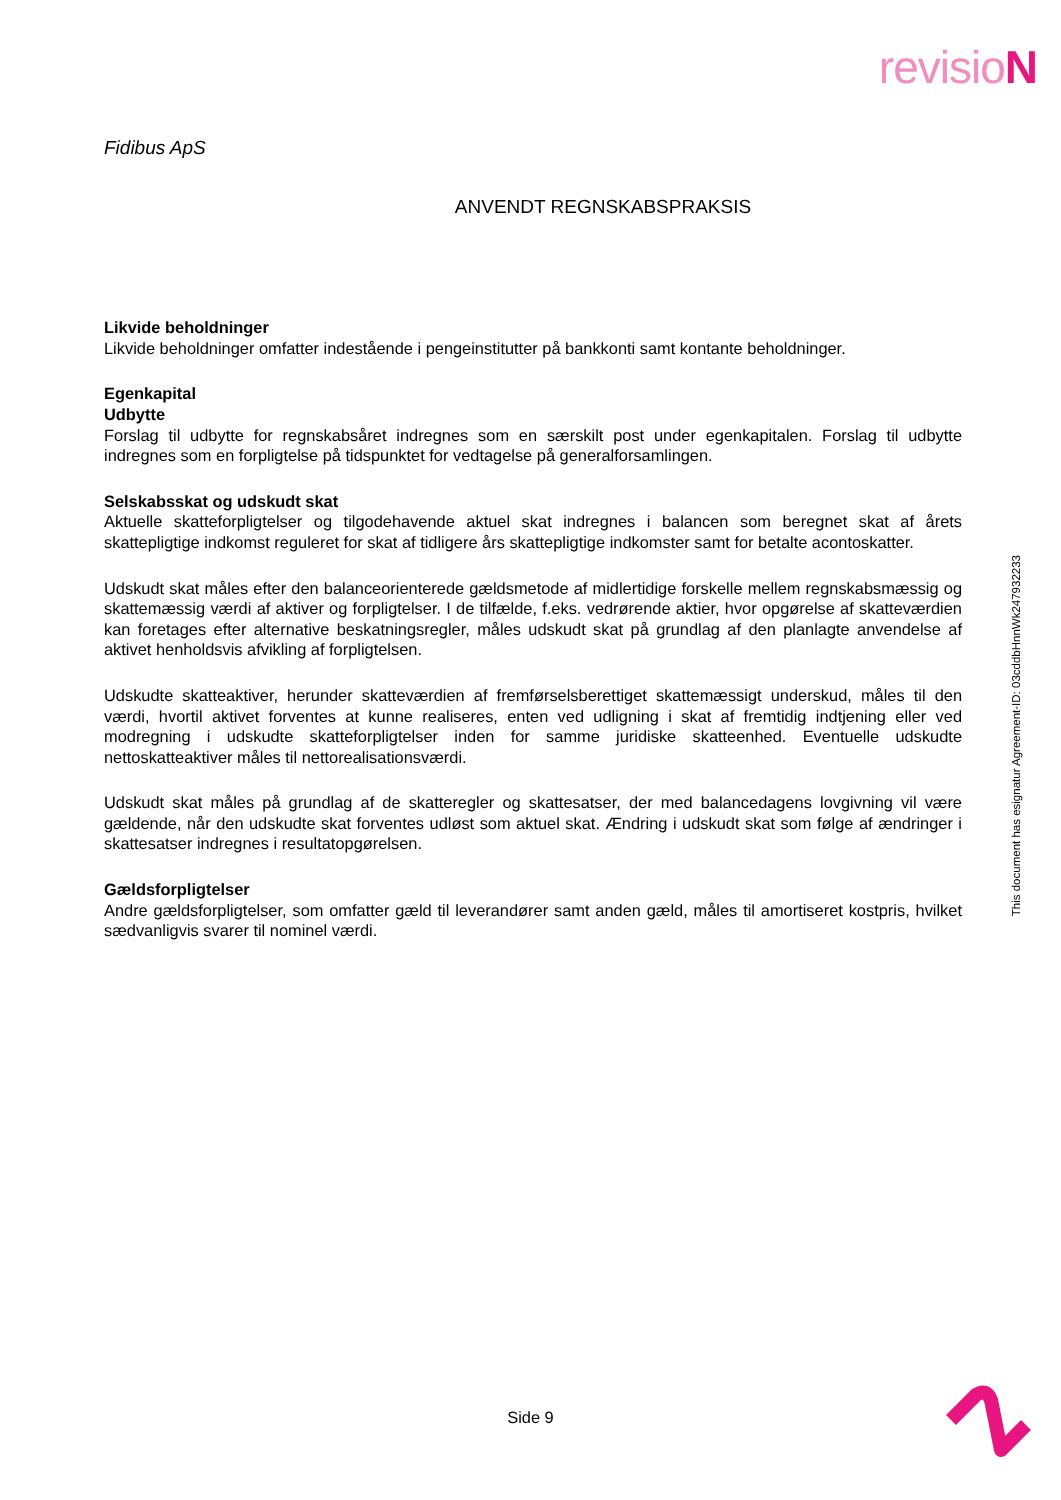revisioN
Fidibus ApS
ANVENDT REGNSKABSPRAKSIS
Likvide beholdninger
Likvide beholdninger omfatter indestående i pengeinstitutter på bankkonti samt kontante beholdninger.
Egenkapital
Udbytte
Forslag til udbytte for regnskabsåret indregnes som en særskilt post under egenkapitalen. Forslag til udbytte indregnes som en forpligtelse på tidspunktet for vedtagelse på generalforsamlingen.
Selskabsskat og udskudt skat
Aktuelle skatteforpligtelser og tilgodehavende aktuel skat indregnes i balancen som beregnet skat af årets skattepligtige indkomst reguleret for skat af tidligere års skattepligtige indkomster samt for betalte acontoskatter.
Udskudt skat måles efter den balanceorienterede gældsmetode af midlertidige forskelle mellem regnskabsmæssig og skattemæssig værdi af aktiver og forpligtelser. I de tilfælde, f.eks. vedrørende aktier, hvor opgørelse af skatteværdien kan foretages efter alternative beskatningsregler, måles udskudt skat på grundlag af den planlagte anvendelse af aktivet henholdsvis afvikling af forpligtelsen.
Udskudte skatteaktiver, herunder skatteværdien af fremførselsberettiget skattemæssigt underskud, måles til den værdi, hvortil aktivet forventes at kunne realiseres, enten ved udligning i skat af fremtidig indtjening eller ved modregning i udskudte skatteforpligtelser inden for samme juridiske skatteenhed. Eventuelle udskudte nettoskatteaktiver måles til nettorealisationsværdi.
Udskudt skat måles på grundlag af de skatteregler og skattesatser, der med balancedagens lovgivning vil være gældende, når den udskudte skat forventes udløst som aktuel skat. Ændring i udskudt skat som følge af ændringer i skattesatser indregnes i resultatopgørelsen.
Gældsforpligtelser
Andre gældsforpligtelser, som omfatter gæld til leverandører samt anden gæld, måles til amortiseret kostpris, hvilket sædvanligvis svarer til nominel værdi.
This document has esignatur Agreement-ID: 03cddbHnnWk247932233
Side 9